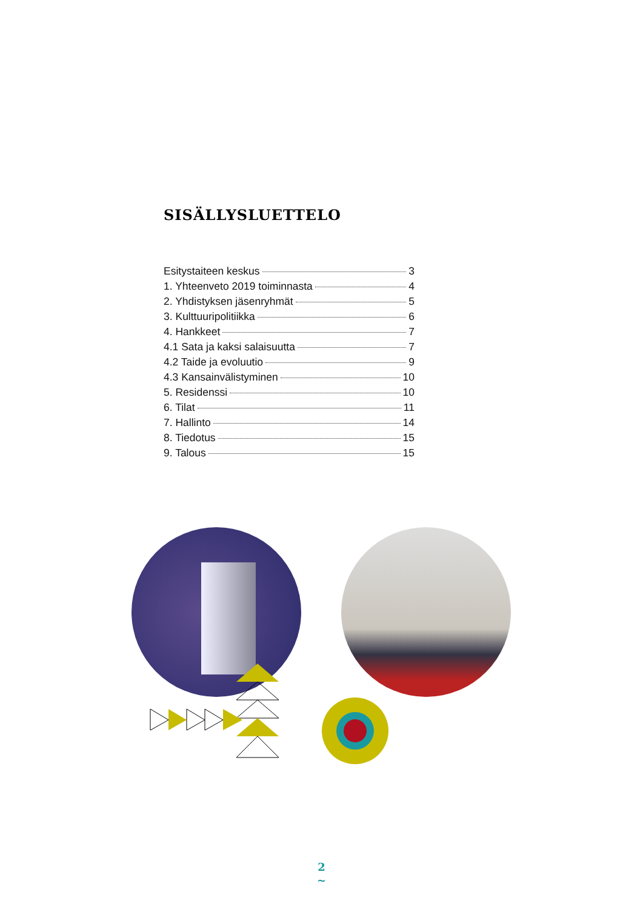SISÄLLYSLUETTELO
Esitystaiteen keskus 3
1. Yhteenveto 2019 toiminnasta 4
2. Yhdistyksen jäsenryhmät 5
3. Kulttuuripolitiikka 6
4. Hankkeet 7
4.1 Sata ja kaksi salaisuutta 7
4.2 Taide ja evoluutio 9
4.3 Kansainvälistyminen 10
5. Residenssi 10
6. Tilat 11
7. Hallinto 14
8. Tiedotus 15
9. Talous 15
2
~